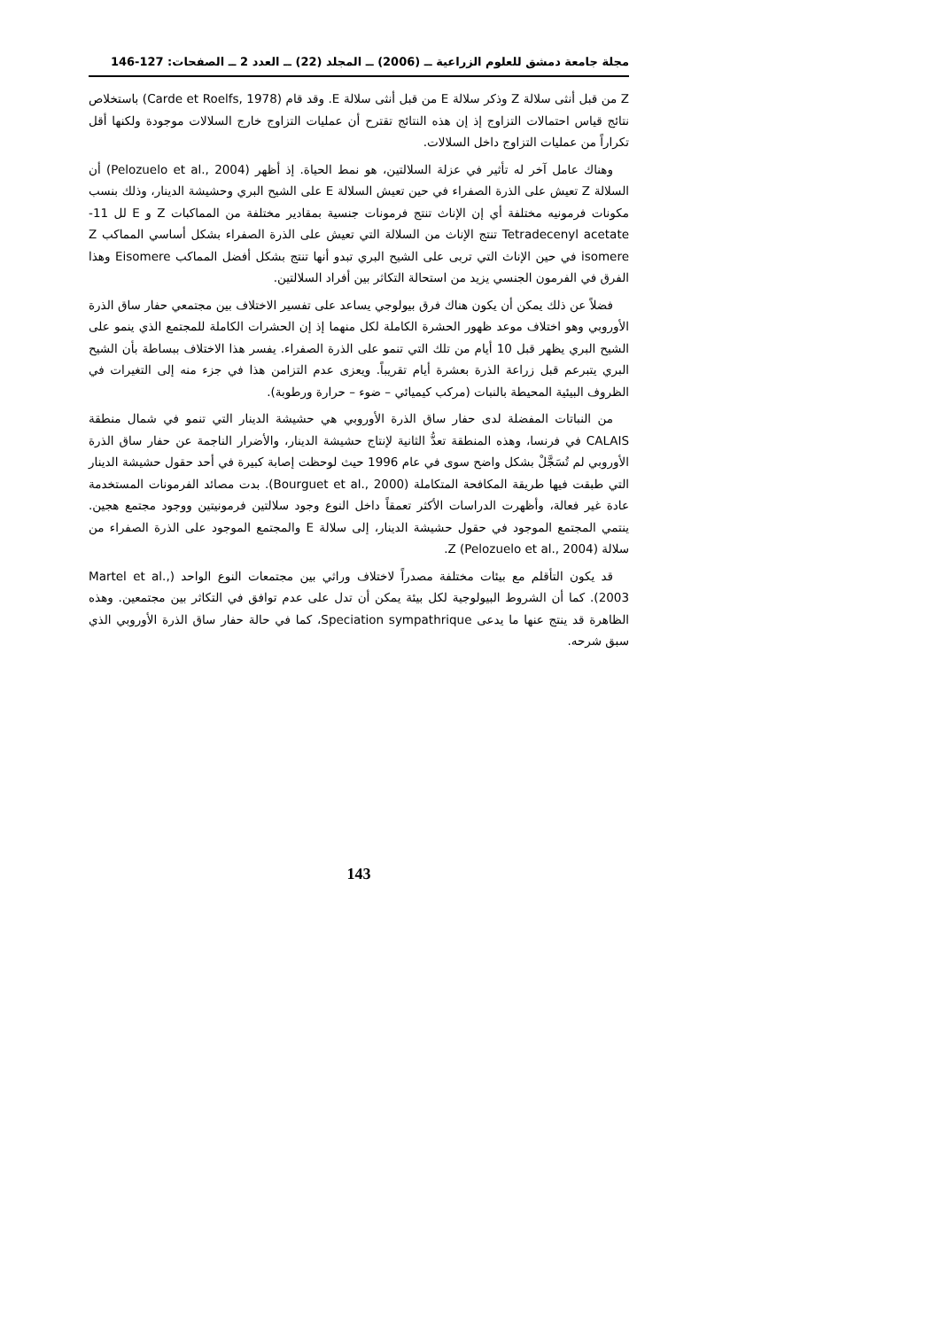مجلة جامعة دمشق للعلوم الزراعية ــ (2006) ــ المجلد (22) ــ العدد 2 ــ الصفحات: 127-146
Z من قبل أنثى سلالة Z وذكر سلالة E من قبل أنثى سلالة E. وقد قام (Carde et Roelfs, 1978) باستخلاص نتائج قياس احتمالات التزاوج إذ إن هذه النتائج تقترح أن عمليات التزاوج خارج السلالات موجودة ولكنها أقل تكراراً من عمليات التزاوج داخل السلالات.
وهناك عامل آخر له تأثير في عزلة السلالتين، هو نمط الحياة. إذ أظهر (Pelozuelo et al., 2004) أن السلالة Z تعيش على الذرة الصفراء في حين تعيش السلالة E على الشيح البري وحشيشة الدينار، وذلك بنسب مكونات فرمونيه مختلفة أي إن الإناث تنتج فرمونات جنسية بمقادير مختلفة من المماكبات Z و E لل 11- Tetradecenyl acetate تنتج الإناث من السلالة التي تعيش على الذرة الصفراء بشكل أساسي المماكب Z isomere في حين الإناث التي تربى على الشيح البري تبدو أنها تنتج بشكل أفضل المماكب Eisomere وهذا الفرق في الفرمون الجنسي يزيد من استحالة التكاثر بين أفراد السلالتين.
فضلاً عن ذلك يمكن أن يكون هناك فرق بيولوجي يساعد على تفسير الاختلاف بين مجتمعي حفار ساق الذرة الأوروبي وهو اختلاف موعد ظهور الحشرة الكاملة لكل منهما إذ إن الحشرات الكاملة للمجتمع الذي ينمو على الشيح البري يظهر قبل 10 أيام من تلك التي تنمو على الذرة الصفراء. يفسر هذا الاختلاف ببساطة بأن الشيح البري يتبرعم قبل زراعة الذرة بعشرة أيام تقريباً. ويعزى عدم التزامن هذا في جزء منه إلى التغيرات في الظروف البيئية المحيطة بالنبات (مركب كيميائي – ضوء – حرارة ورطوبة).
من النباتات المفضلة لدى حفار ساق الذرة الأوروبي هي حشيشة الدينار التي تنمو في شمال منطقة CALAIS في فرنسا، وهذه المنطقة تعدُّ الثانية لإنتاج حشيشة الدينار، والأضرار الناجمة عن حفار ساق الذرة الأوروبي لم تُسَجَّلْ بشكل واضح سوى في عام 1996 حيث لوحظت إصابة كبيرة في أحد حقول حشيشة الدينار التي طبقت فيها طريقة المكافحة المتكاملة (Bourguet et al., 2000). بدت مصائد الفرمونات المستخدمة عادة غير فعالة، وأظهرت الدراسات الأكثر تعمقاً داخل النوع وجود سلالتين فرمونيتين ووجود مجتمع هجين. ينتمي المجتمع الموجود في حقول حشيشة الدينار، إلى سلالة E والمجتمع الموجود على الذرة الصفراء من سلالة Z (Pelozuelo et al., 2004).
قد يكون التأقلم مع بيئات مختلفة مصدراً لاختلاف وراثي بين مجتمعات النوع الواحد (Martel et al., 2003). كما أن الشروط البيولوجية لكل بيئة يمكن أن تدل على عدم توافق في التكاثر بين مجتمعين. وهذه الظاهرة قد ينتج عنها ما يدعى Speciation sympathrique، كما في حالة حفار ساق الذرة الأوروبي الذي سبق شرحه.
143